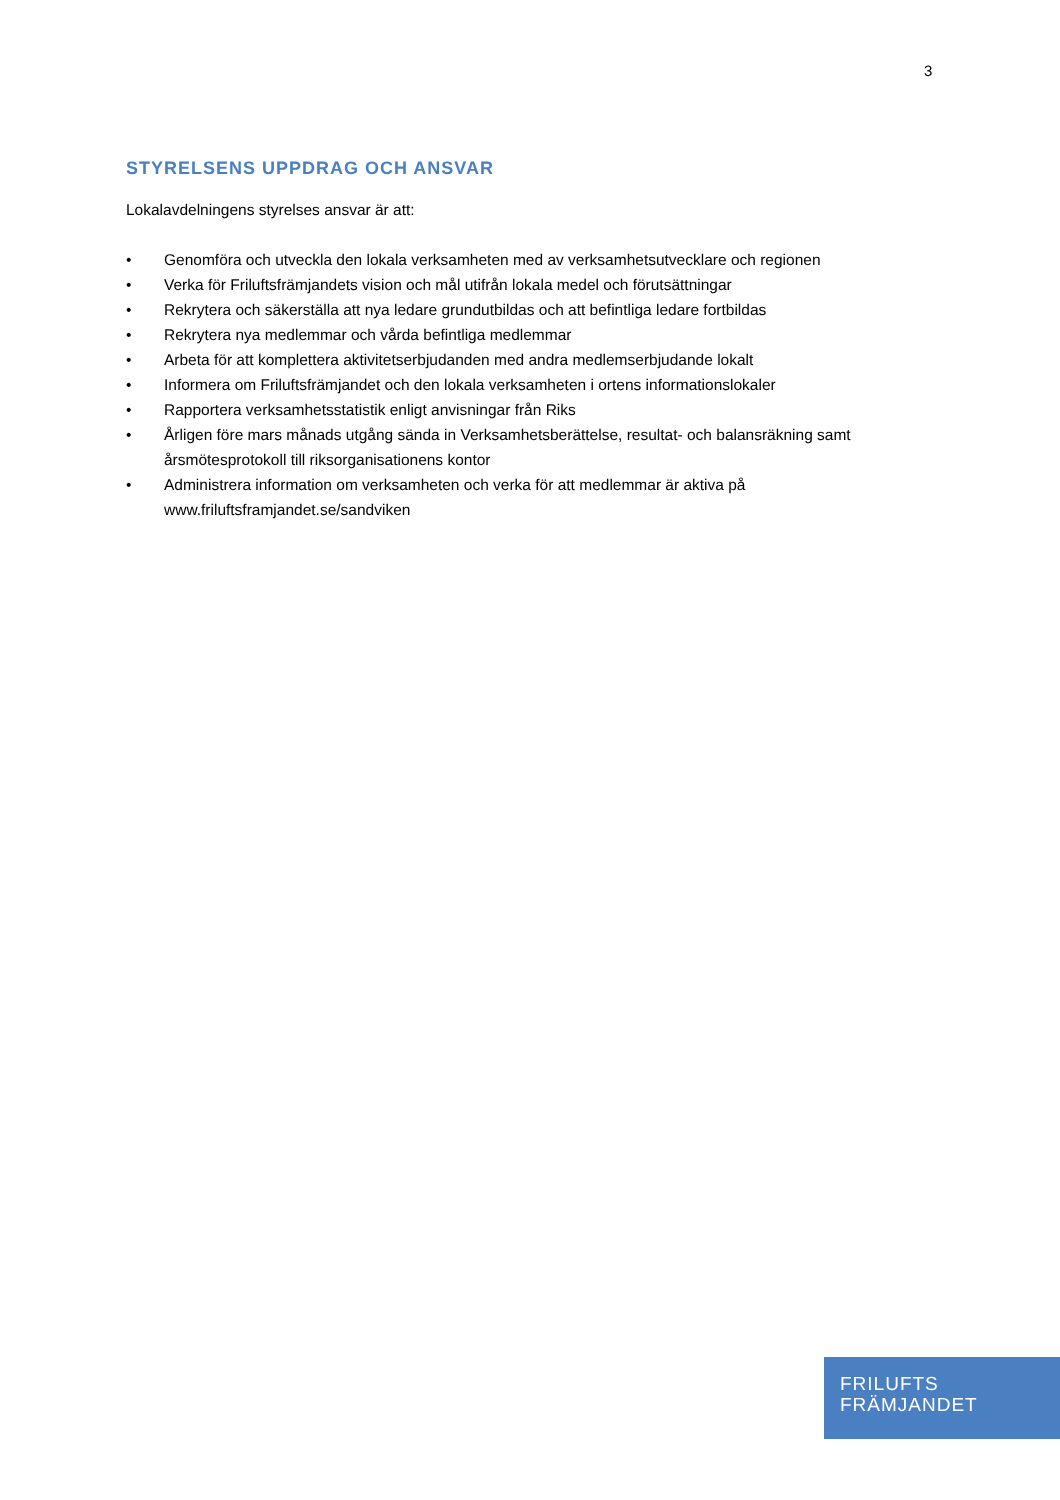3
STYRELSENS UPPDRAG OCH ANSVAR
Lokalavdelningens styrelses ansvar är att:
• Genomföra och utveckla den lokala verksamheten med av verksamhetsutvecklare och regionen
• Verka för Friluftsfrämjandets vision och mål utifrån lokala medel och förutsättningar
• Rekrytera och säkerställa att nya ledare grundutbildas och att befintliga ledare fortbildas
• Rekrytera nya medlemmar och vårda befintliga medlemmar
• Arbeta för att komplettera aktivitetserbjudanden med andra medlemserbjudande lokalt
• Informera om Friluftsfrämjandet och den lokala verksamheten i ortens informationslokaler
• Rapportera verksamhetsstatistik enligt anvisningar från Riks
• Årligen före mars månads utgång sända in Verksamhetsberättelse, resultat- och balansräkning samt årsmötesprotokoll till riksorganisationens kontor
• Administrera information om verksamheten och verka för att medlemmar är aktiva på www.friluftsframjandet.se/sandviken
FRILUFTS
FRÄMJANDET